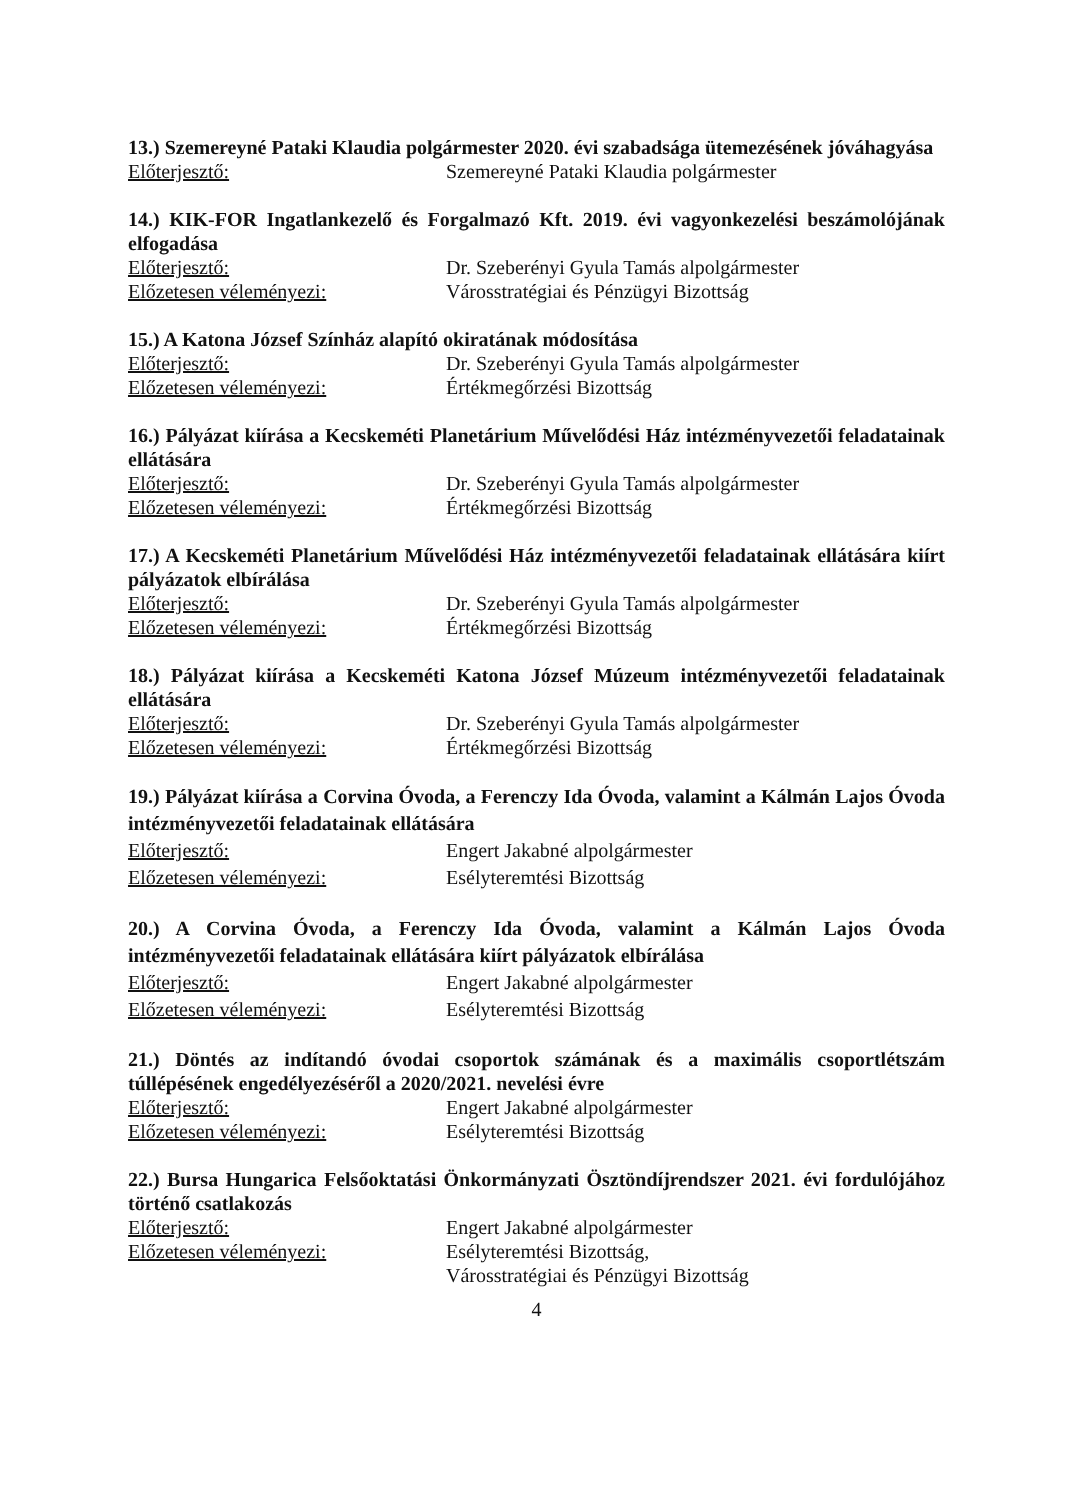13.) Szemereyné Pataki Klaudia polgármester 2020. évi szabadsága ütemezésének jóváhagyása
Előterjesztő: Szemereyné Pataki Klaudia polgármester
14.) KIK-FOR Ingatlankezelő és Forgalmazó Kft. 2019. évi vagyonkezelési beszámolójának elfogadása
Előterjesztő: Dr. Szeberényi Gyula Tamás alpolgármester
Előzetesen véleményezi: Városstratégiai és Pénzügyi Bizottság
15.) A Katona József Színház alapító okiratának módosítása
Előterjesztő: Dr. Szeberényi Gyula Tamás alpolgármester
Előzetesen véleményezi: Értékmegőrzési Bizottság
16.) Pályázat kiírása a Kecskeméti Planetárium Művelődési Ház intézményvezetői feladatainak ellátására
Előterjesztő: Dr. Szeberényi Gyula Tamás alpolgármester
Előzetesen véleményezi: Értékmegőrzési Bizottság
17.) A Kecskeméti Planetárium Művelődési Ház intézményvezetői feladatainak ellátására kiírt pályázatok elbírálása
Előterjesztő: Dr. Szeberényi Gyula Tamás alpolgármester
Előzetesen véleményezi: Értékmegőrzési Bizottság
18.) Pályázat kiírása a Kecskeméti Katona József Múzeum intézményvezetői feladatainak ellátására
Előterjesztő: Dr. Szeberényi Gyula Tamás alpolgármester
Előzetesen véleményezi: Értékmegőrzési Bizottság
19.) Pályázat kiírása a Corvina Óvoda, a Ferenczy Ida Óvoda, valamint a Kálmán Lajos Óvoda intézményvezetői feladatainak ellátására
Előterjesztő: Engert Jakabné alpolgármester
Előzetesen véleményezi: Esélyteremtési Bizottság
20.) A Corvina Óvoda, a Ferenczy Ida Óvoda, valamint a Kálmán Lajos Óvoda intézményvezetői feladatainak ellátására kiírt pályázatok elbírálása
Előterjesztő: Engert Jakabné alpolgármester
Előzetesen véleményezi: Esélyteremtési Bizottság
21.) Döntés az indítandó óvodai csoportok számának és a maximális csoportlétszám túllépésének engedélyezéséről a 2020/2021. nevelési évre
Előterjesztő: Engert Jakabné alpolgármester
Előzetesen véleményezi: Esélyteremtési Bizottság
22.) Bursa Hungarica Felsőoktatási Önkormányzati Ösztöndíjrendszer 2021. évi fordulójához történő csatlakozás
Előterjesztő: Engert Jakabné alpolgármester
Előzetesen véleményezi: Esélyteremtési Bizottság,
Városstratégiai és Pénzügyi Bizottság
4